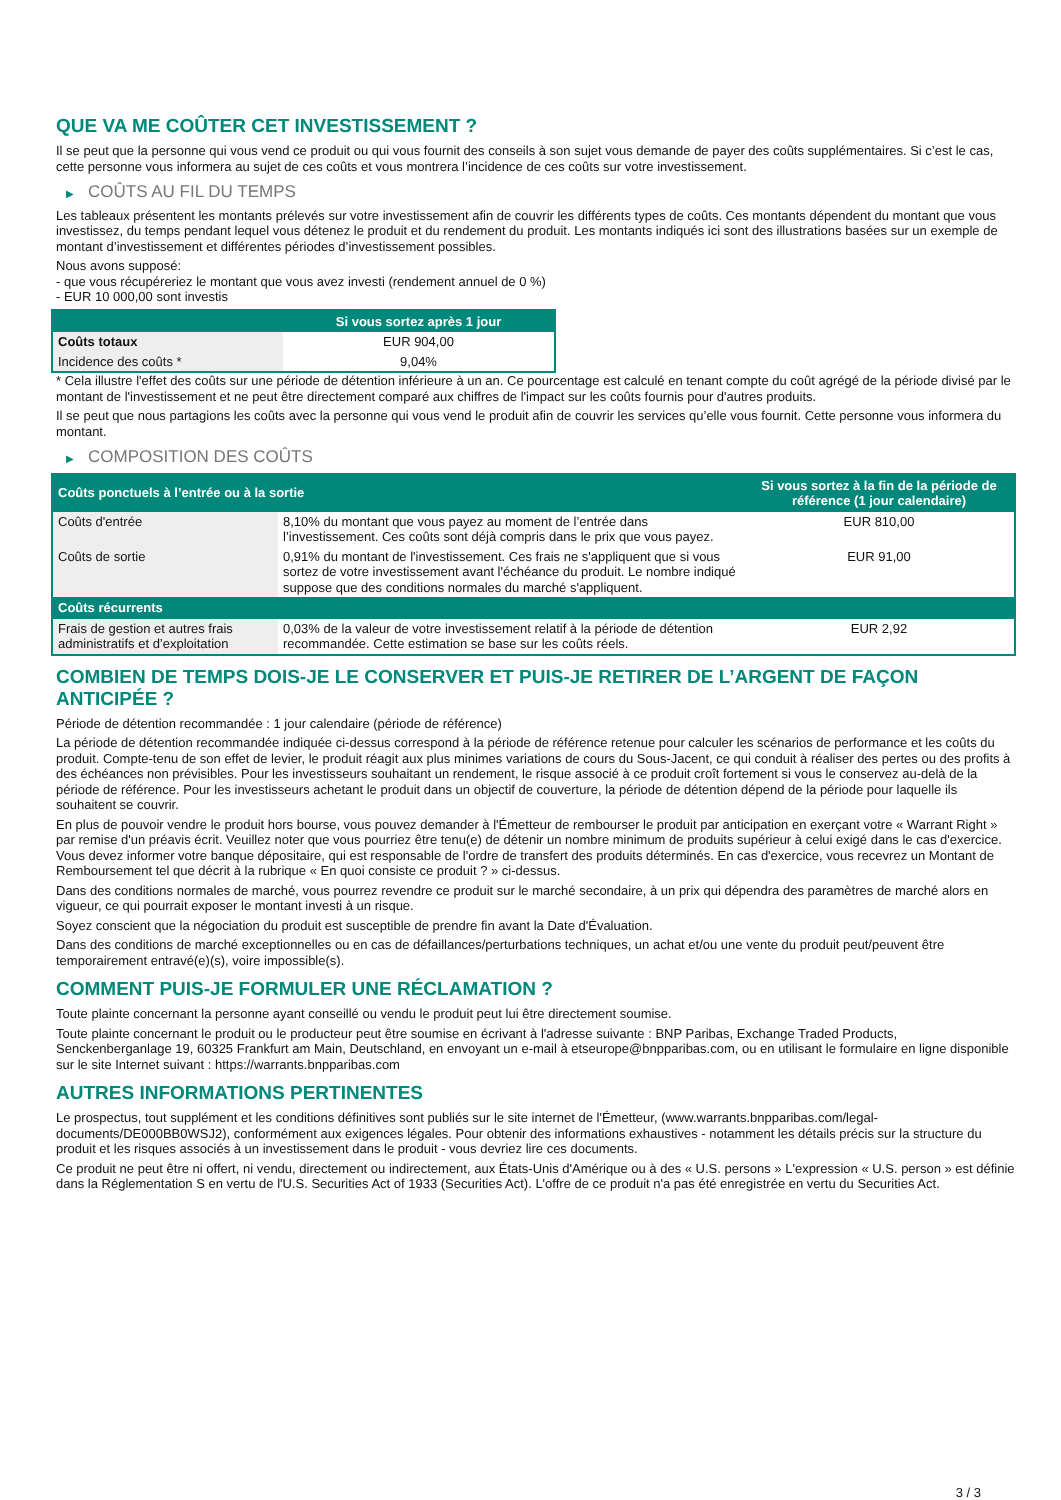QUE VA ME COÛTER CET INVESTISSEMENT ?
Il se peut que la personne qui vous vend ce produit ou qui vous fournit des conseils à son sujet vous demande de payer des coûts supplémentaires. Si c’est le cas, cette personne vous informera au sujet de ces coûts et vous montrera l’incidence de ces coûts sur votre investissement.
▶ COÛTS AU FIL DU TEMPS
Les tableaux présentent les montants prélevés sur votre investissement afin de couvrir les différents types de coûts. Ces montants dépendent du montant que vous investissez, du temps pendant lequel vous détenez le produit et du rendement du produit. Les montants indiqués ici sont des illustrations basées sur un exemple de montant d’investissement et différentes périodes d’investissement possibles.
Nous avons supposé:
- que vous récupéreriez le montant que vous avez investi (rendement annuel de 0 %)
- EUR 10 000,00 sont investis
| | Si vous sortez après 1 jour |
| --- | --- |
| Coûts totaux | EUR 904,00 |
| Incidence des coûts * | 9,04% |
* Cela illustre l'effet des coûts sur une période de détention inférieure à un an. Ce pourcentage est calculé en tenant compte du coût agrégé de la période divisé par le montant de l'investissement et ne peut être directement comparé aux chiffres de l'impact sur les coûts fournis pour d'autres produits.
Il se peut que nous partagions les coûts avec la personne qui vous vend le produit afin de couvrir les services qu’elle vous fournit. Cette personne vous informera du montant.
▶ COMPOSITION DES COÛTS
| Coûts ponctuels à l’entrée ou à la sortie | | Si vous sortez à la fin de la période de référence (1 jour calendaire) |
| --- | --- | --- |
| Coûts d'entrée | 8,10% du montant que vous payez au moment de l’entrée dans l’investissement. Ces coûts sont déjà compris dans le prix que vous payez. | EUR 810,00 |
| Coûts de sortie | 0,91% du montant de l'investissement. Ces frais ne s'appliquent que si vous sortez de votre investissement avant l'échéance du produit. Le nombre indiqué suppose que des conditions normales du marché s'appliquent. | EUR 91,00 |
| Coûts récurrents | | |
| Frais de gestion et autres frais administratifs et d’exploitation | 0,03% de la valeur de votre investissement relatif à la période de détention recommandée. Cette estimation se base sur les coûts réels. | EUR 2,92 |
COMBIEN DE TEMPS DOIS-JE LE CONSERVER ET PUIS-JE RETIRER DE L’ARGENT DE FAÇON ANTICIPÉE ?
Période de détention recommandée : 1 jour calendaire (période de référence)
La période de détention recommandée indiquée ci-dessus correspond à la période de référence retenue pour calculer les scénarios de performance et les coûts du produit. Compte-tenu de son effet de levier, le produit réagit aux plus minimes variations de cours du Sous-Jacent, ce qui conduit à réaliser des pertes ou des profits à des échéances non prévisibles. Pour les investisseurs souhaitant un rendement, le risque associé à ce produit croît fortement si vous le conservez au-delà de la période de référence. Pour les investisseurs achetant le produit dans un objectif de couverture, la période de détention dépend de la période pour laquelle ils souhaitent se couvrir.
En plus de pouvoir vendre le produit hors bourse, vous pouvez demander à l'Émetteur de rembourser le produit par anticipation en exerçant votre « Warrant Right » par remise d'un préavis écrit. Veuillez noter que vous pourriez être tenu(e) de détenir un nombre minimum de produits supérieur à celui exigé dans le cas d'exercice. Vous devez informer votre banque dépositaire, qui est responsable de l'ordre de transfert des produits déterminés. En cas d'exercice, vous recevrez un Montant de Remboursement tel que décrit à la rubrique « En quoi consiste ce produit ? » ci-dessus.
Dans des conditions normales de marché, vous pourrez revendre ce produit sur le marché secondaire, à un prix qui dépendra des paramètres de marché alors en vigueur, ce qui pourrait exposer le montant investi à un risque.
Soyez conscient que la négociation du produit est susceptible de prendre fin avant la Date d'Évaluation.
Dans des conditions de marché exceptionnelles ou en cas de défaillances/perturbations techniques, un achat et/ou une vente du produit peut/peuvent être temporairement entravé(e)(s), voire impossible(s).
COMMENT PUIS-JE FORMULER UNE RÉCLAMATION ?
Toute plainte concernant la personne ayant conseillé ou vendu le produit peut lui être directement soumise.
Toute plainte concernant le produit ou le producteur peut être soumise en écrivant à l'adresse suivante : BNP Paribas, Exchange Traded Products, Senckenberganlage 19, 60325 Frankfurt am Main, Deutschland, en envoyant un e-mail à etseurope@bnpparibas.com, ou en utilisant le formulaire en ligne disponible sur le site Internet suivant : https://warrants.bnpparibas.com
AUTRES INFORMATIONS PERTINENTES
Le prospectus, tout supplément et les conditions définitives sont publiés sur le site internet de l'Émetteur, (www.warrants.bnpparibas.com/legal-documents/DE000BB0WSJ2), conformément aux exigences légales. Pour obtenir des informations exhaustives - notamment les détails précis sur la structure du produit et les risques associés à un investissement dans le produit - vous devriez lire ces documents.
Ce produit ne peut être ni offert, ni vendu, directement ou indirectement, aux États-Unis d'Amérique ou à des « U.S. persons » L'expression « U.S. person » est définie dans la Réglementation S en vertu de l'U.S. Securities Act of 1933 (Securities Act). L'offre de ce produit n'a pas été enregistrée en vertu du Securities Act.
3 / 3